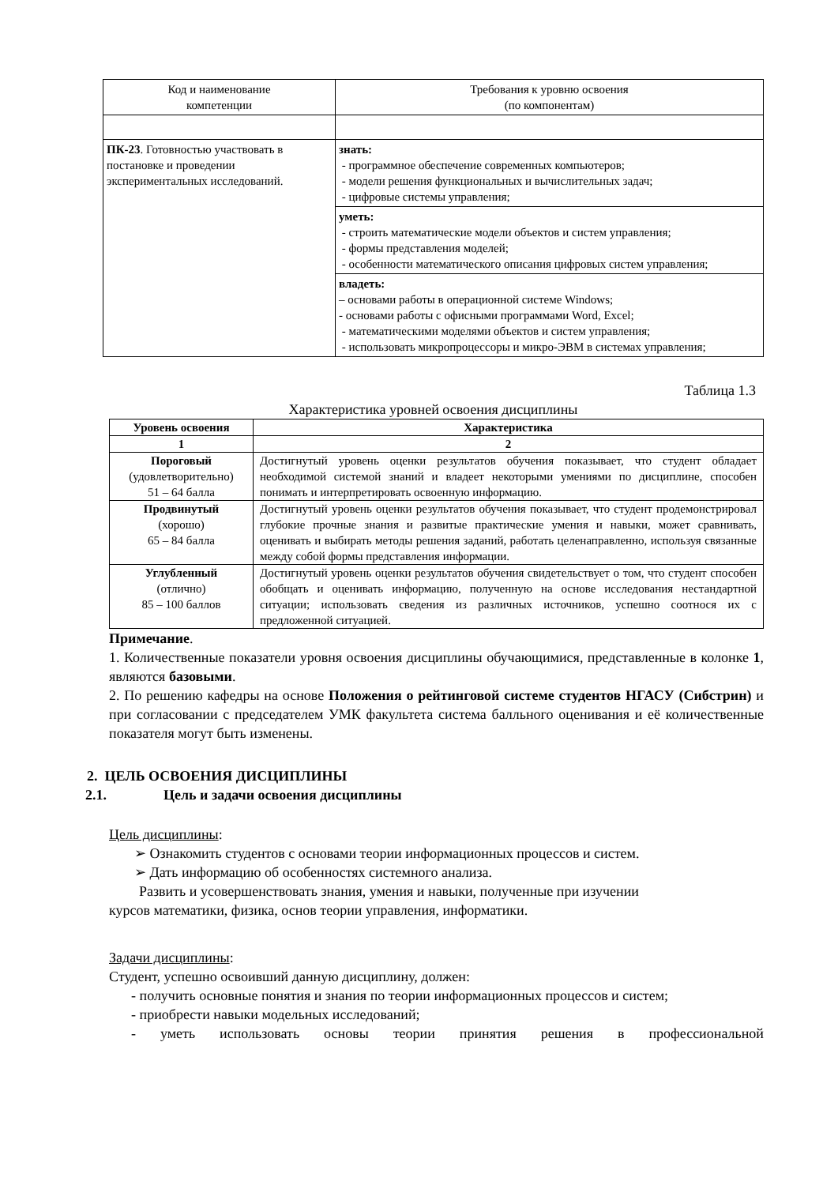| Код и наименование компетенции | Требования к уровню освоения (по компонентам) |
| ПК-23 . Готовностью участвовать в постановке и проведении экспериментальных исследований. | знать: - программное обеспечение современных компьютеров; - модели решения функциональных и вычислительных задач; - цифровые системы управления; |
| | уметь: - строить математические модели объектов и систем управления; - формы представления моделей; - особенности математического описания цифровых систем управления; |
| | владеть: – основами работы в операционной системе Windows; - основами работы с офисными программами Word, Excel; - математическими моделями объектов и систем управления; - использовать микропроцессоры и микро-ЭВМ в системах управления; |
Таблица 1.3
Характеристика уровней освоения дисциплины
| Уровень освоения | Характеристика |
| --- | --- |
| 1 | 2 |
| Пороговый (удовлетворительно) 51 – 64 балла | Достигнутый уровень оценки результатов обучения показывает, что студент обладает необходимой системой знаний и владеет некоторыми умениями по дисциплине, способен понимать и интерпретировать освоенную информацию. |
| Продвинутый (хорошо) 65 – 84 балла | Достигнутый уровень оценки результатов обучения показывает, что студент продемонстрировал глубокие прочные знания и развитые практические умения и навыки, может сравнивать, оценивать и выбирать методы решения заданий, работать целенаправленно, используя связанные между собой формы представления информации. |
| Углубленный (отлично) 85 – 100 баллов | Достигнутый уровень оценки результатов обучения свидетельствует о том, что студент способен обобщать и оценивать информацию, полученную на основе исследования нестандартной ситуации; использовать сведения из различных источников, успешно соотнося их с предложенной ситуацией. |
Примечание.
1. Количественные показатели уровня освоения дисциплины обучающимися, представленные в колонке 1, являются базовыми.
2. По решению кафедры на основе Положения о рейтинговой системе студентов НГАСУ (Сибстрин) и при согласовании с председателем УМК факультета система балльного оценивания и её количественные показателя могут быть изменены.
2. ЦЕЛЬ ОСВОЕНИЯ ДИСЦИПЛИНЫ
2.1. Цель и задачи освоения дисциплины
Цель дисциплины:
➢ Ознакомить студентов с основами теории информационных процессов и систем.
➢ Дать информацию об особенностях системного анализа.
Развить и усовершенствовать знания, умения и навыки, полученные при изучении
курсов математики, физика, основ теории управления, информатики.
Задачи дисциплины:
Студент, успешно освоивший данную дисциплину, должен:
- получить основные понятия и знания по теории информационных процессов и систем;
- приобрести навыки модельных исследований;
- уметь использовать основы теории принятия решения в профессиональной